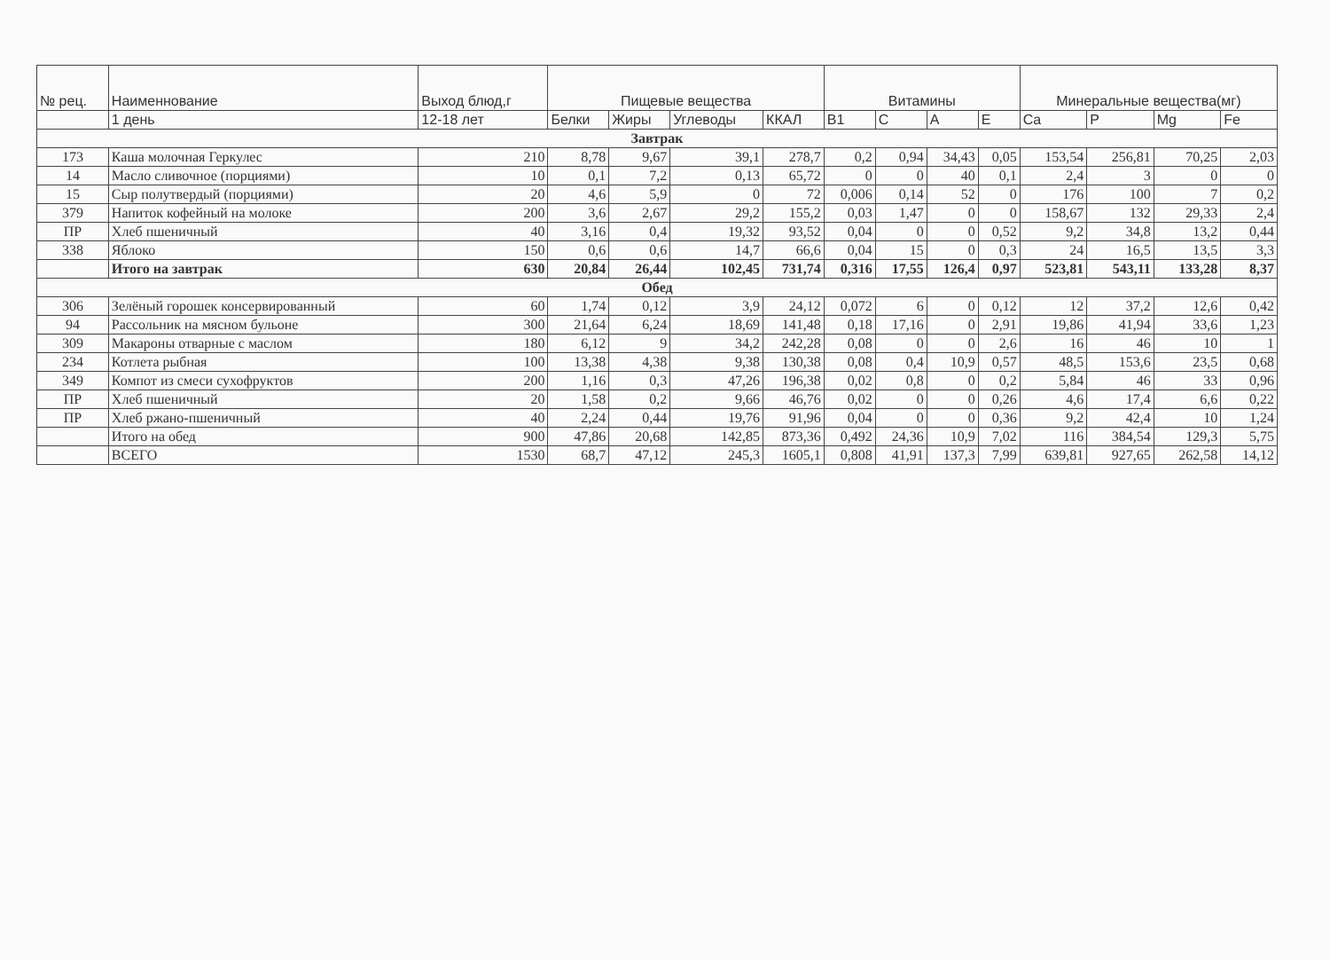| № рец. | Наименнование | Выход блюд,г | Пищевые вещества | | | | Витамины | | | | Минеральные вещества(мг) | | | |
| --- | --- | --- | --- | --- | --- | --- | --- | --- | --- | --- | --- | --- | --- | --- |
| | 1 день | 12-18 лет | Белки | Жиры | Углеводы | ККАЛ | B1 | C | A | E | Ca | P | Mg | Fe |
| Завтрак | | | | | | | | | | | | | | |
| 173 | Каша молочная Геркулес | 210 | 8,78 | 9,67 | 39,1 | 278,7 | 0,2 | 0,94 | 34,43 | 0,05 | 153,54 | 256,81 | 70,25 | 2,03 |
| 14 | Масло сливочное (порциями) | 10 | 0,1 | 7,2 | 0,13 | 65,72 | 0 | 0 | 40 | 0,1 | 2,4 | 3 | 0 | 0 |
| 15 | Сыр полутвердый (порциями) | 20 | 4,6 | 5,9 | 0 | 72 | 0,006 | 0,14 | 52 | 0 | 176 | 100 | 7 | 0,2 |
| 379 | Напиток кофейный на молоке | 200 | 3,6 | 2,67 | 29,2 | 155,2 | 0,03 | 1,47 | 0 | 0 | 158,67 | 132 | 29,33 | 2,4 |
| ПР | Хлеб пшеничный | 40 | 3,16 | 0,4 | 19,32 | 93,52 | 0,04 | 0 | 0 | 0,52 | 9,2 | 34,8 | 13,2 | 0,44 |
| 338 | Яблоко | 150 | 0,6 | 0,6 | 14,7 | 66,6 | 0,04 | 15 | 0 | 0,3 | 24 | 16,5 | 13,5 | 3,3 |
| | Итого на завтрак | 630 | 20,84 | 26,44 | 102,45 | 731,74 | 0,316 | 17,55 | 126,4 | 0,97 | 523,81 | 543,11 | 133,28 | 8,37 |
| Обед | | | | | | | | | | | | | | |
| 306 | Зелёный горошек консервированный | 60 | 1,74 | 0,12 | 3,9 | 24,12 | 0,072 | 6 | 0 | 0,12 | 12 | 37,2 | 12,6 | 0,42 |
| 94 | Рассольник на мясном бульоне | 300 | 21,64 | 6,24 | 18,69 | 141,48 | 0,18 | 17,16 | 0 | 2,91 | 19,86 | 41,94 | 33,6 | 1,23 |
| 309 | Макароны отварные с маслом | 180 | 6,12 | 9 | 34,2 | 242,28 | 0,08 | 0 | 0 | 2,6 | 16 | 46 | 10 | 1 |
| 234 | Котлета рыбная | 100 | 13,38 | 4,38 | 9,38 | 130,38 | 0,08 | 0,4 | 10,9 | 0,57 | 48,5 | 153,6 | 23,5 | 0,68 |
| 349 | Компот из смеси сухофруктов | 200 | 1,16 | 0,3 | 47,26 | 196,38 | 0,02 | 0,8 | 0 | 0,2 | 5,84 | 46 | 33 | 0,96 |
| ПР | Хлеб пшеничный | 20 | 1,58 | 0,2 | 9,66 | 46,76 | 0,02 | 0 | 0 | 0,26 | 4,6 | 17,4 | 6,6 | 0,22 |
| ПР | Хлеб ржано-пшеничный | 40 | 2,24 | 0,44 | 19,76 | 91,96 | 0,04 | 0 | 0 | 0,36 | 9,2 | 42,4 | 10 | 1,24 |
| | Итого на обед | 900 | 47,86 | 20,68 | 142,85 | 873,36 | 0,492 | 24,36 | 10,9 | 7,02 | 116 | 384,54 | 129,3 | 5,75 |
| | ВСЕГО | 1530 | 68,7 | 47,12 | 245,3 | 1605,1 | 0,808 | 41,91 | 137,3 | 7,99 | 639,81 | 927,65 | 262,58 | 14,12 |